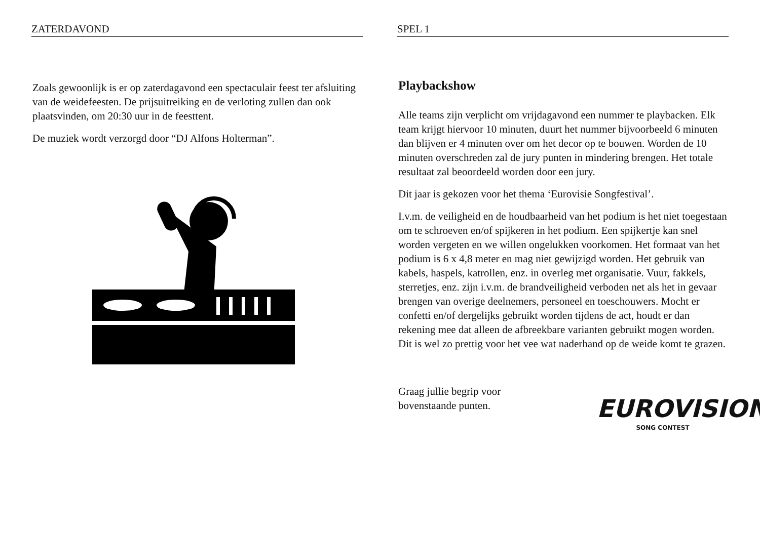ZATERDAVOND
Zoals gewoonlijk is er op zaterdagavond een spectaculair feest ter afsluiting van de weidefeesten. De prijsuitreiking en de verloting zullen dan ook plaatsvinden, om 20:30 uur in de feesttent.
De muziek wordt verzorgd door “DJ Alfons Holterman”.
SPEL 1
Playbackshow
Alle teams zijn verplicht om vrijdagavond een nummer te playbacken. Elk team krijgt hiervoor 10 minuten, duurt het nummer bijvoorbeeld 6 minuten dan blijven er 4 minuten over om het decor op te bouwen. Worden de 10 minuten overschreden zal de jury punten in mindering brengen. Het totale resultaat zal beoordeeld worden door een jury.
Dit jaar is gekozen voor het thema ‘Eurovisie Songfestival’.
I.v.m. de veiligheid en de houdbaarheid van het podium is het niet toegestaan om te schroeven en/of spijkeren in het podium. Een spijkertje kan snel worden vergeten en we willen ongelukken voorkomen. Het formaat van het podium is 6 x 4,8 meter en mag niet gewijzigd worden. Het gebruik van kabels, haspels, katrollen, enz. in overleg met organisatie. Vuur, fakkels, sterretjes, enz. zijn i.v.m. de brandveiligheid verboden net als het in gevaar brengen van overige deelnemers, personeel en toeschouwers. Mocht er confetti en/of dergelijks gebruikt worden tijdens de act, houdt er dan rekening mee dat alleen de afbreekbare varianten gebruikt mogen worden. Dit is wel zo prettig voor het vee wat naderhand op de weide komt te grazen.
Graag jullie begrip voor
bovenstaande punten.
EUROVISION
SONG CONTEST